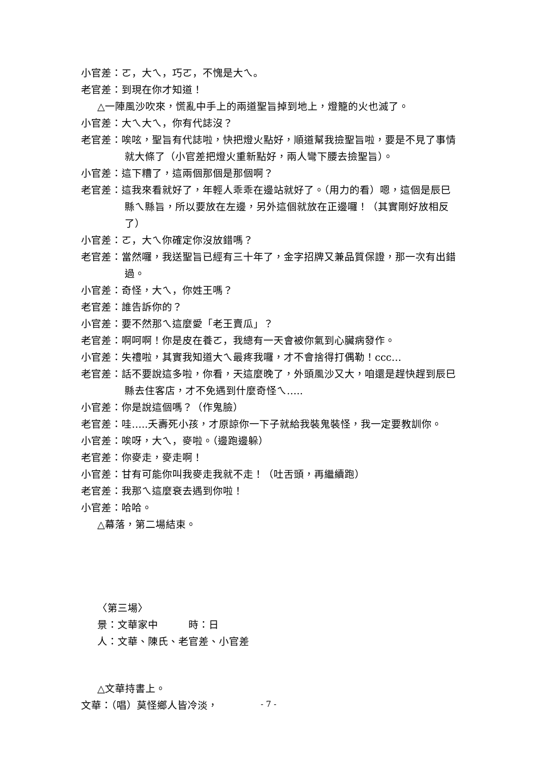小官差：ㄛ，大ㄟ，巧ㄛ，不愧是大ㄟ。
老官差：到現在你才知道！
△一陣風沙吹來，慌亂中手上的兩道聖旨掉到地上，燈籠的火也滅了。
小官差：大ㄟ大ㄟ，你有代誌沒？
老官差：唉呟，聖旨有代誌啦，快把燈火點好，順道幫我撿聖旨啦，要是不見了事情就大條了（小官差把燈火重新點好，兩人彎下腰去撿聖旨）。
小官差：這下糟了，這兩個那個是那個啊？
老官差：這我來看就好了，年輕人乖乖在邊站就好了。（用力的看）嗯，這個是辰巳縣ㄟ縣旨，所以要放在左邊，另外這個就放在正邊囉！（其實剛好放相反了）
小官差：ㄛ，大ㄟ你確定你沒放錯嗎？
老官差：當然囉，我送聖旨已經有三十年了，金字招牌又兼品質保證，那一次有出錯過。
小官差：奇怪，大ㄟ，你姓王嗎？
老官差：誰告訴你的？
小官差：要不然那ㄟ這麼愛「老王賣瓜」？
老官差：啊呵啊！你是皮在養ㄛ，我總有一天會被你氣到心臟病發作。
小官差：失禮啦，其實我知道大ㄟ最疼我囉，才不會捨得打偶勒！ccc…
老官差：話不要說這多啦，你看，天這麼晚了，外頭風沙又大，咱還是趕快趕到辰巳縣去住客店，才不免遇到什麼奇怪ㄟ…..
小官差：你是說這個嗎？（作鬼臉）
老官差：哇…..夭壽死小孩，才原諒你一下子就給我裝鬼裝怪，我一定要教訓你。
小官差：唉呀，大ㄟ，麥啦。（邊跑邊躲）
老官差：你麥走，麥走啊！
小官差：甘有可能你叫我麥走我就不走！（吐舌頭，再繼續跑）
老官差：我那ㄟ這麼衰去遇到你啦！
小官差：哈哈。
△幕落，第二場結束。
〈第三場〉
景：文華家中　　　時：日
人：文華、陳氏、老官差、小官差
△文華持書上。
文華：（唱）莫怪鄉人皆冷淡，
- 7 -